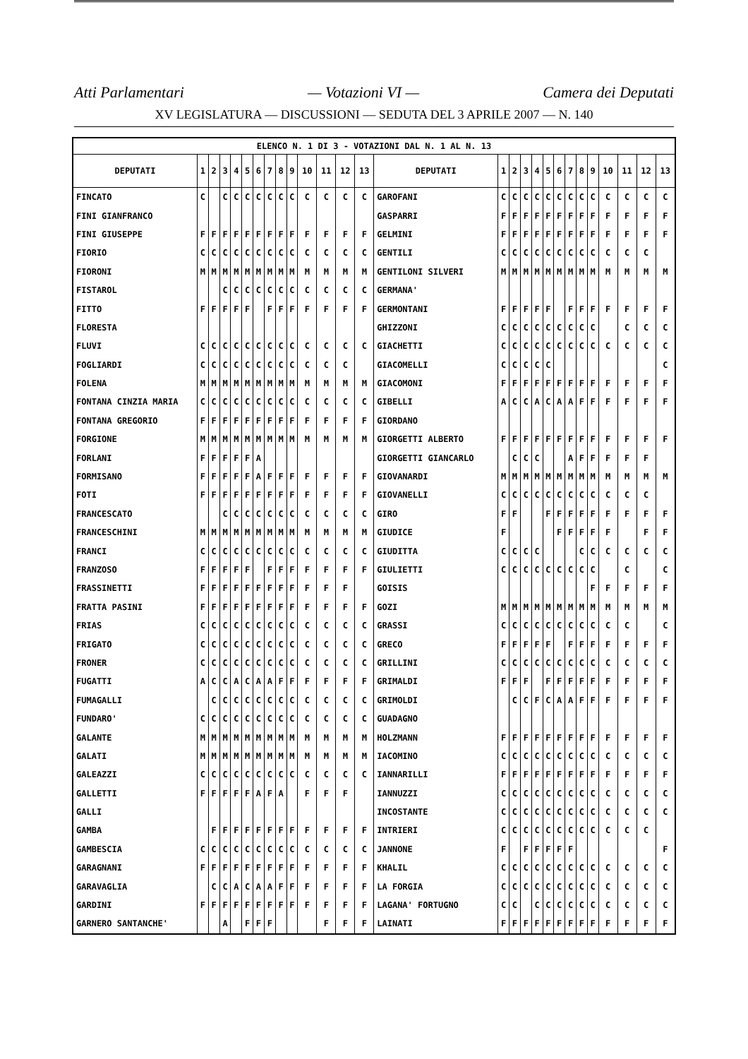Atti Parlamentari — Votazioni VI — Camera dei Deputati
XV LEGISLATURA — DISCUSSIONI — SEDUTA DEL 3 APRILE 2007 — N. 140
| ELENCO N. 1 DI 3 - VOTAZIONI DAL N. 1 AL N. 13 | | | | | | | | | | | | | | | | | | | | | | | | | | | |
| DEPUTATI | 1 | 2 | 3 | 4 | 5 | 6 | 7 | 8 | 9 | 10 | 11 | 12 | 13 | DEPUTATI | 1 | 2 | 3 | 4 | 5 | 6 | 7 | 8 | 9 | 10 | 11 | 12 | 13 |
| FINCATO | C | | C | C | C | C | C | C | C | C | C | C | C | GAROFANI | C | C | C | C | C | C | C | C | C | C | C | C | C |
| FINI GIANFRANCO | | | | | | | | | | | | | | GASPARRI | F | F | F | F | F | F | F | F | F | F | F | F | F |
| FINI GIUSEPPE | F | F | F | F | F | F | F | F | F | F | F | F | F | GELMINI | F | F | F | F | F | F | F | F | F | F | F | F | F |
| FIORIO | C | C | C | C | C | C | C | C | C | C | C | C | C | GENTILI | C | C | C | C | C | C | C | C | C | C | C | C | |
| FIORONI | M | M | M | M | M | M | M | M | M | M | M | M | M | GENTILONI SILVERI | M | M | M | M | M | M | M | M | M | M | M | M | M |
| FISTAROL | | | C | C | C | C | C | C | C | C | C | C | C | GERMANA' | | | | | | | | | | | | | |
| FITTO | F | F | F | F | F | | F | F | F | F | F | F | F | GERMONTANI | F | F | F | F | F | | F | F | F | F | F | F | F |
| FLORESTA | | | | | | | | | | | | | | GHIZZONI | C | C | C | C | C | C | C | C | C | | C | C | C |
| FLUVI | C | C | C | C | C | C | C | C | C | C | C | C | C | GIACHETTI | C | C | C | C | C | C | C | C | C | C | C | C | C |
| FOGLIARDI | C | C | C | C | C | C | C | C | C | C | C | C | | GIACOMELLI | C | C | C | C | C | | | | | | | | C |
| FOLENA | M | M | M | M | M | M | M | M | M | M | M | M | M | GIACOMONI | F | F | F | F | F | F | F | F | F | F | F | F | F |
| FONTANA CINZIA MARIA | C | C | C | C | C | C | C | C | C | C | C | C | C | GIBELLI | A | C | C | A | C | A | A | F | F | F | F | F | F |
| FONTANA GREGORIO | F | F | F | F | F | F | F | F | F | F | F | F | F | GIORDANO | | | | | | | | | | | | | |
| FORGIONE | M | M | M | M | M | M | M | M | M | M | M | M | M | GIORGETTI ALBERTO | F | F | F | F | F | F | F | F | F | F | F | F | F |
| FORLANI | F | F | F | F | F | A | | | | | | | | GIORGETTI GIANCARLO | | C | C | C | | | A | F | F | F | F | F | |
| FORMISANO | F | F | F | F | F | A | F | F | F | F | F | F | F | GIOVANARDI | M | M | M | M | M | M | M | M | M | M | M | M | M |
| FOTI | F | F | F | F | F | F | F | F | F | F | F | F | F | GIOVANELLI | C | C | C | C | C | C | C | C | C | C | C | C | |
| FRANCESCATO | | | C | C | C | C | C | C | C | C | C | C | C | GIRO | F | F | | | F | F | F | F | F | F | F | F | F |
| FRANCESCHINI | M | M | M | M | M | M | M | M | M | M | M | M | M | GIUDICE | F | | | | | F | F | F | F | F | | F | F |
| FRANCI | C | C | C | C | C | C | C | C | C | C | C | C | C | GIUDITTA | C | C | C | C | | | | C | C | C | C | C | C |
| FRANZOSO | F | F | F | F | F | | F | F | F | F | F | F | F | GIULIETTI | C | C | C | C | C | C | C | C | C | | C | | C |
| FRASSINETTI | F | F | F | F | F | F | F | F | F | F | F | F | | GOISIS | | | | | | | | | F | F | F | F | F |
| FRATTA PASINI | F | F | F | F | F | F | F | F | F | F | F | F | F | GOZI | M | M | M | M | M | M | M | M | M | M | M | M | M |
| FRIAS | C | C | C | C | C | C | C | C | C | C | C | C | C | GRASSI | C | C | C | C | C | C | C | C | C | C | C | | C |
| FRIGATO | C | C | C | C | C | C | C | C | C | C | C | C | C | GRECO | F | F | F | F | F | | F | F | F | F | F | F | F |
| FRONER | C | C | C | C | C | C | C | C | C | C | C | C | C | GRILLINI | C | C | C | C | C | C | C | C | C | C | C | C | C |
| FUGATTI | A | C | C | A | C | A | A | F | F | F | F | F | F | GRIMALDI | F | F | F | | F | F | F | F | F | F | F | F | F |
| FUMAGALLI | | C | C | C | C | C | C | C | C | C | C | C | C | GRIMOLDI | | C | C | F | C | A | A | F | F | F | F | F | F |
| FUNDARO' | C | C | C | C | C | C | C | C | C | C | C | C | C | GUADAGNO | | | | | | | | | | | | | |
| GALANTE | M | M | M | M | M | M | M | M | M | M | M | M | M | HOLZMANN | F | F | F | F | F | F | F | F | F | F | F | F | F |
| GALATI | M | M | M | M | M | M | M | M | M | M | M | M | M | IACOMINO | C | C | C | C | C | C | C | C | C | C | C | C | C |
| GALEAZZI | C | C | C | C | C | C | C | C | C | C | C | C | C | IANNARILLI | F | F | F | F | F | F | F | F | F | F | F | F | F |
| GALLETTI | F | F | F | F | F | A | F | A | | F | F | F | | IANNUZZI | C | C | C | C | C | C | C | C | C | C | C | C | C |
| GALLI | | | | | | | | | | | | | | INCOSTANTE | C | C | C | C | C | C | C | C | C | C | C | C | C |
| GAMBA | | F | F | F | F | F | F | F | F | F | F | F | F | INTRIERI | C | C | C | C | C | C | C | C | C | C | C | C | |
| GAMBESCIA | C | C | C | C | C | C | C | C | C | C | C | C | C | JANNONE | F | | F | F | F | F | F | | | | | | F |
| GARAGNANI | F | F | F | F | F | F | F | F | F | F | F | F | F | KHALIL | C | C | C | C | C | C | C | C | C | C | C | C | C |
| GARAVAGLIA | | C | C | A | C | A | A | F | F | F | F | F | F | LA FORGIA | C | C | C | C | C | C | C | C | C | C | C | C | C |
| GARDINI | F | F | F | F | F | F | F | F | F | F | F | F | F | LAGANA' FORTUGNO | C | C | | C | C | C | C | C | C | C | C | C | C |
| GARNERO SANTANCHE' | | | A | | F | F | F | | | | F | F | F | LAINATI | F | F | F | F | F | F | F | F | F | F | F | F | F |